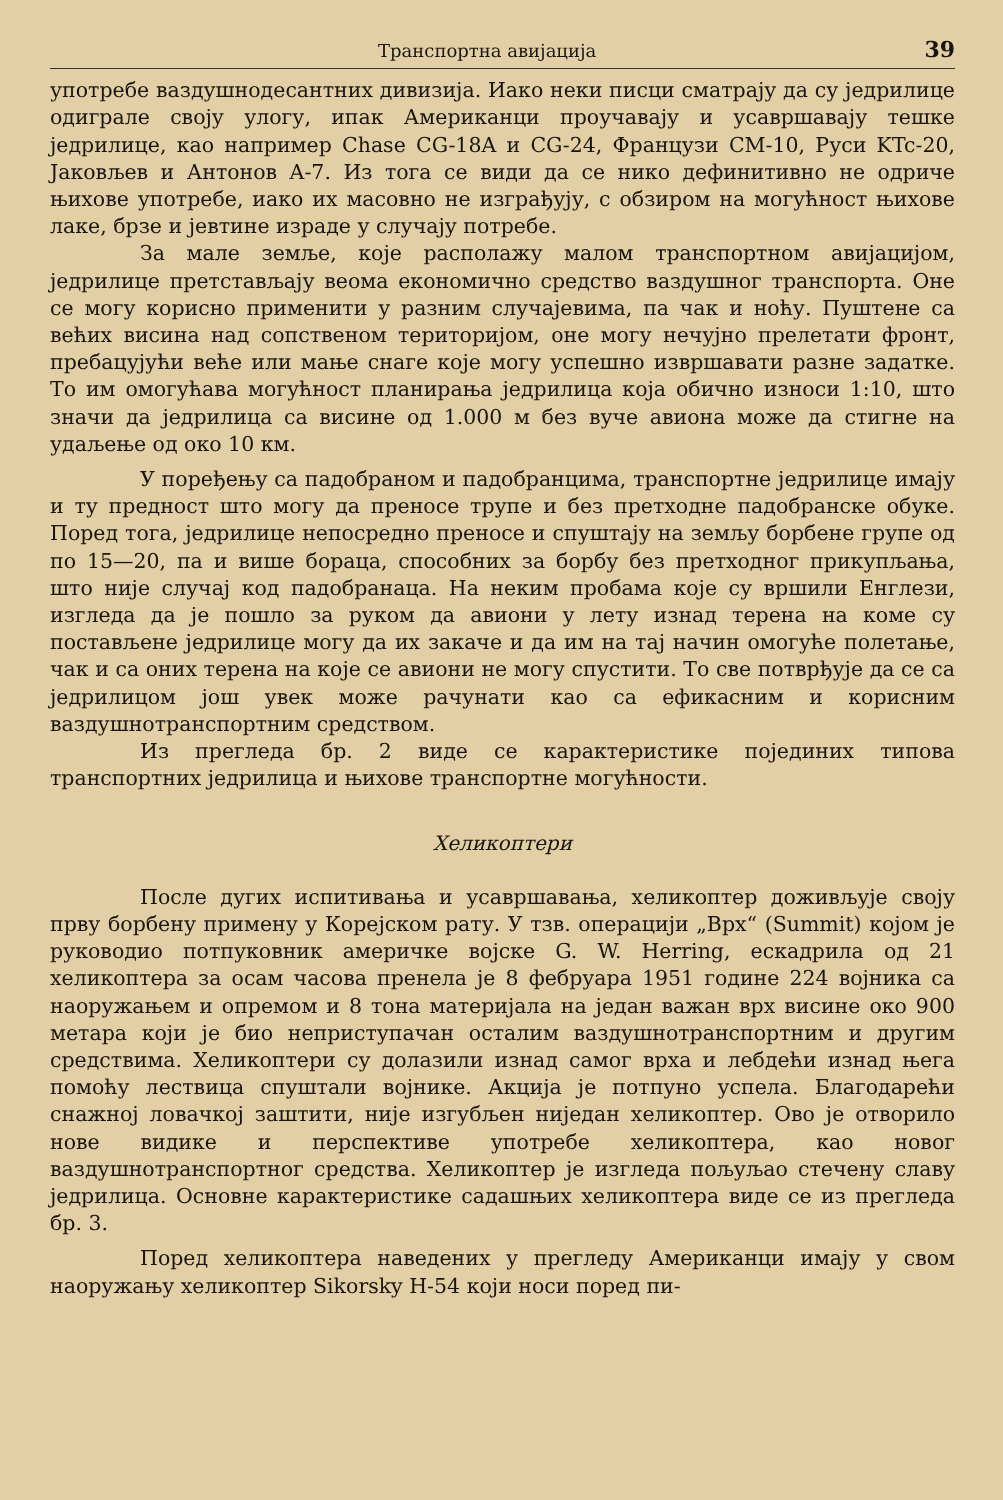Транспортна авијација 39
употребе ваздушнодесантних дивизија. Иако неки писци сматрају да су једрилице одиграле своју улогу, ипак Американци проучавају и усавршавају тешке једрилице, као например Chase CG-18A и CG-24, Французи CM-10, Руси KTc-20, Јаковљев и Антонов A-7. Из тога се види да се нико дефинитивно не одриче њихове употребе, иако их масовно не изграђују, с обзиром на могућност њихове лаке, брзе и јевтине израде у случају потребе.
За мале земље, које располажу малом транспортном авијацијом, једрилице претстављају веома економично средство ваздушног транспорта. Оне се могу корисно применити у разним случајевима, па чак и ноћу. Пуштене са већих висина над сопственом територијом, оне могу нечујно прелетати фронт, пребацујући веће или мање снаге које могу успешно извршавати разне задатке. То им омогућава могућност планирања једрилица која обично износи 1:10, што значи да једрилица са висине од 1.000 м без вуче авиона може да стигне на удаљење од око 10 км.
У поређењу са падобраном и падобранцима, транспортне једрилице имају и ту предност што могу да преносе трупе и без претходне падобранске обуке. Поред тога, једрилице непосредно преносе и спуштају на земљу борбене групе од по 15—20, па и више бораца, способних за борбу без претходног прикупљања, што није случај код падобранаца. На неким пробама које су вршили Енглези, изгледа да је пошло за руком да авиони у лету изнад терена на коме су постављене једрилице могу да их закаче и да им на тај начин омогуће полетање, чак и са оних терена на које се авиони не могу спустити. То све потврђује да се са једрилицом још увек може рачунати као са ефикасним и корисним ваздушнотранспортним средством.
Из прегледа бр. 2 виде се карактеристике појединих типова транспортних једрилица и њихове транспортне могућности.
Хеликоптери
После дугих испитивања и усавршавања, хеликоптер доживљује своју прву борбену примену у Корејском рату. У тзв. операцији „Врх“ (Summit) којом је руководио потпуковник америчке војске G. W. Herring, ескадрила од 21 хеликоптера за осам часова пренела је 8 фебруара 1951 године 224 војника са наоружањем и опремом и 8 тона материјала на један важан врх висине око 900 метара који је био неприступачан осталим ваздушнотранспортним и другим средствима. Хеликоптери су долазили изнад самог врха и лебдећи изнад њега помоћу лествица спуштали војнике. Акција је потпуно успела. Благодарећи снажној ловачкој заштити, није изгубљен ниједан хеликоптер. Ово је отворило нове видике и перспективе употребе хеликоптера, као новог ваздушнотранспортног средства. Хеликоптер је изгледа пољуљао стечену славу једрилица. Основне карактеристике садашњих хеликоптера виде се из прегледа бр. 3.
Поред хеликоптера наведених у прегледу Американци имају у свом наоружању хеликоптер Sikorsky H-54 који носи поред пи-